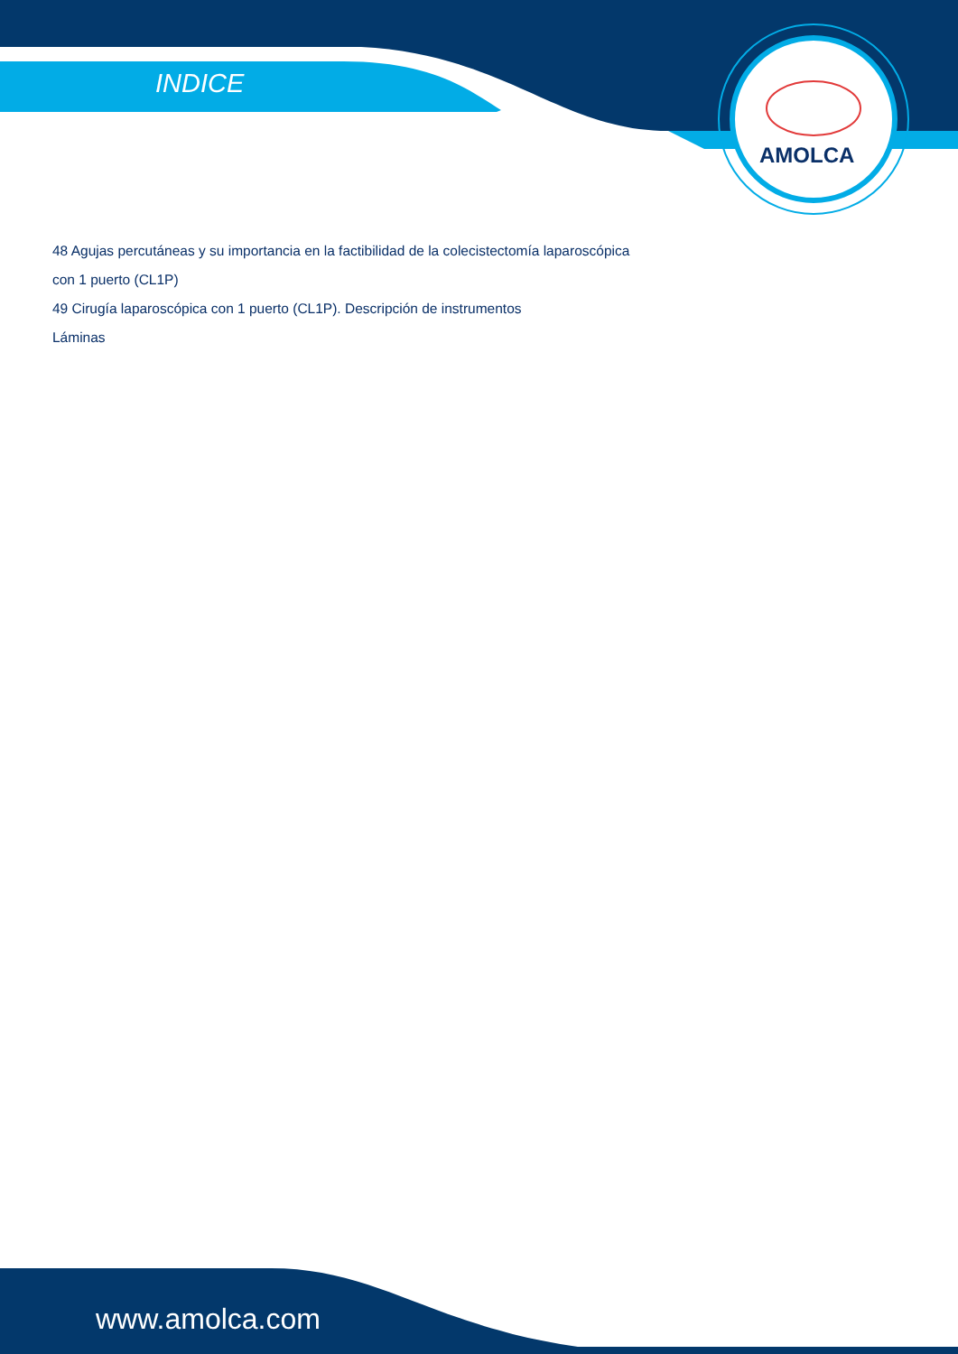INDICE
AMOLCA
48 Agujas percutáneas y su importancia en la factibilidad de la colecistectomía laparoscópica
con 1 puerto (CL1P)
49 Cirugía laparoscópica con 1 puerto (CL1P). Descripción de instrumentos
Láminas
www.amolca.com